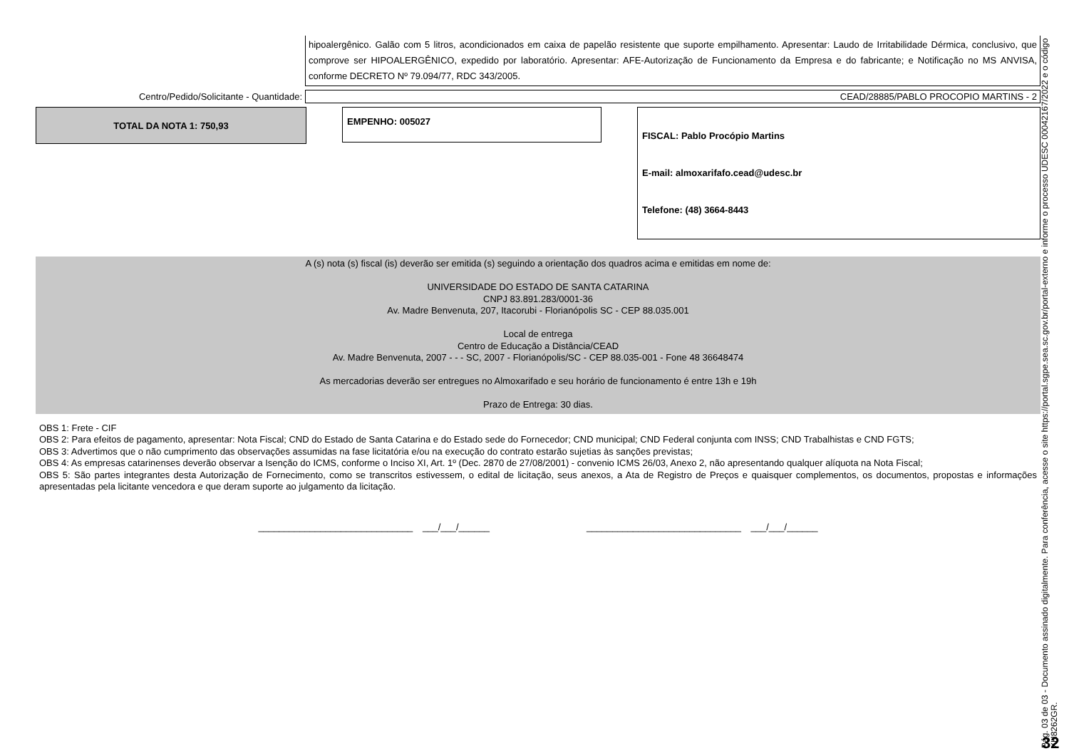hipoalergênico. Galão com 5 litros, acondicionados em caixa de papelão resistente que suporte empilhamento. Apresentar: Laudo de Irritabilidade Dérmica, conclusivo, que comprove ser HIPOALERGÊNICO, expedido por laboratório. Apresentar: AFE-Autorização de Funcionamento da Empresa e do fabricante; e Notificação no MS ANVISA, conforme DECRETO Nº 79.094/77, RDC 343/2005.
Centro/Pedido/Solicitante - Quantidade:
CEAD/28885/PABLO PROCOPIO MARTINS - 2
TOTAL DA NOTA 1: 750,93
EMPENHO: 005027
FISCAL: Pablo Procópio Martins
E-mail: almoxarifafo.cead@udesc.br
Telefone: (48) 3664-8443
A (s) nota (s) fiscal (is) deverão ser emitida (s) seguindo a orientação dos quadros acima e emitidas em nome de:
UNIVERSIDADE DO ESTADO DE SANTA CATARINA
CNPJ 83.891.283/0001-36
Av. Madre Benvenuta, 207, Itacorubi - Florianópolis SC - CEP 88.035.001
Local de entrega
Centro de Educação a Distância/CEAD
Av. Madre Benvenuta, 2007 - - - SC, 2007 - Florianópolis/SC - CEP 88.035-001 - Fone 48 36648474
As mercadorias deverão ser entregues no Almoxarifado e seu horário de funcionamento é entre 13h e 19h
Prazo de Entrega: 30 dias.
OBS 1: Frete - CIF
OBS 2: Para efeitos de pagamento, apresentar: Nota Fiscal; CND do Estado de Santa Catarina e do Estado sede do Fornecedor; CND municipal; CND Federal conjunta com INSS; CND Trabalhistas e CND FGTS;
OBS 3: Advertimos que o não cumprimento das observações assumidas na fase licitatória e/ou na execução do contrato estarão sujetias às sanções previstas;
OBS 4: As empresas catarinenses deverão observar a Isenção do ICMS, conforme o Inciso XI, Art. 1º (Dec. 2870 de 27/08/2001) - convenio ICMS 26/03, Anexo 2, não apresentando qualquer alíquota na Nota Fiscal;
OBS 5: São partes integrantes desta Autorização de Fornecimento, como se transcritos estivessem, o edital de licitação, seus anexos, a Ata de Registro de Preços e quaisquer complementos, os documentos, propostas e informações apresentadas pela licitante vencedora e que deram suporte ao julgamento da licitação.
______________________________ ___/___/______ ______________________________ ___/___/______
Pág. 03 de 03 - Documento assinado digitalmente. Para conferência, acesse o site https://portal.sgpe.sea.sc.gov.br/portal-externo e informe o processo UDESC 00042167/2022 e o código XH8262GR.
32